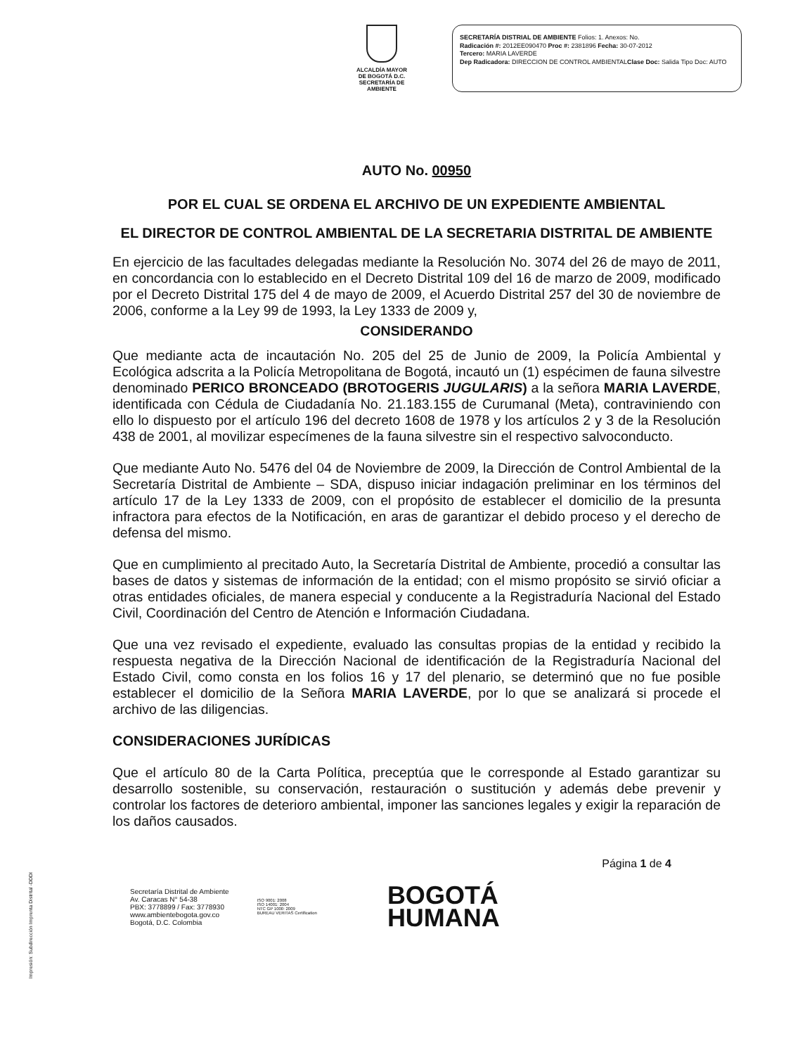ALCALDÍA MAYOR
DE BOGOTÁ D.C.
SECRETARÍA DE AMBIENTE
SECRETARÍA DISTRIAL DE AMBIENTE Folios: 1. Anexos: No.
Radicación #: 2012EE090470 Proc #: 2381896 Fecha: 30-07-2012
Tercero: MARIA LAVERDE
Dep Radicadora: DIRECCION DE CONTROL AMBIENTALClase Doc: Salida Tipo Doc: AUTO
AUTO No. 00950
POR EL CUAL SE ORDENA EL ARCHIVO DE UN EXPEDIENTE AMBIENTAL
EL DIRECTOR DE CONTROL AMBIENTAL DE LA SECRETARIA DISTRITAL DE AMBIENTE
En ejercicio de las facultades delegadas mediante la Resolución No. 3074 del 26 de mayo de 2011, en concordancia con lo establecido en el Decreto Distrital 109 del 16 de marzo de 2009, modificado por el Decreto Distrital 175 del 4 de mayo de 2009, el Acuerdo Distrital 257 del 30 de noviembre de 2006, conforme a la Ley 99 de 1993, la Ley 1333 de 2009 y,
CONSIDERANDO
Que mediante acta de incautación No. 205 del 25 de Junio de 2009, la Policía Ambiental y Ecológica adscrita a la Policía Metropolitana de Bogotá, incautó un (1) espécimen de fauna silvestre denominado PERICO BRONCEADO (BROTOGERIS JUGULARIS) a la señora MARIA LAVERDE, identificada con Cédula de Ciudadanía No. 21.183.155 de Curumanal (Meta), contraviniendo con ello lo dispuesto por el artículo 196 del decreto 1608 de 1978 y los artículos 2 y 3 de la Resolución 438 de 2001, al movilizar especímenes de la fauna silvestre sin el respectivo salvoconducto.
Que mediante Auto No. 5476 del 04 de Noviembre de 2009, la Dirección de Control Ambiental de la Secretaría Distrital de Ambiente – SDA, dispuso iniciar indagación preliminar en los términos del artículo 17 de la Ley 1333 de 2009, con el propósito de establecer el domicilio de la presunta infractora para efectos de la Notificación, en aras de garantizar el debido proceso y el derecho de defensa del mismo.
Que en cumplimiento al precitado Auto, la Secretaría Distrital de Ambiente, procedió a consultar las bases de datos y sistemas de información de la entidad; con el mismo propósito se sirvió oficiar a otras entidades oficiales, de manera especial y conducente a la Registraduría Nacional del Estado Civil, Coordinación del Centro de Atención e Información Ciudadana.
Que una vez revisado el expediente, evaluado las consultas propias de la entidad y recibido la respuesta negativa de la Dirección Nacional de identificación de la Registraduría Nacional del Estado Civil, como consta en los folios 16 y 17 del plenario, se determinó que no fue posible establecer el domicilio de la Señora MARIA LAVERDE, por lo que se analizará si procede el archivo de las diligencias.
CONSIDERACIONES JURÍDICAS
Que el artículo 80 de la Carta Política, preceptúa que le corresponde al Estado garantizar su desarrollo sostenible, su conservación, restauración o sustitución y además debe prevenir y controlar los factores de deterioro ambiental, imponer las sanciones legales y exigir la reparación de los daños causados.
Página 1 de 4
Secretaría Distrital de Ambiente
Av. Caracas N° 54-38
PBX: 3778899 / Fax: 3778930
www.ambientebogota.gov.co
Bogotá, D.C. Colombia
ISO 9001: 2008
ISO 14001: 2004
NTC GP 1000: 2009
BUREAU VERITAS Certification
BOGOTÁ
HUMANA
Impresión: Subdirección Imprenta Distrital -DDDI